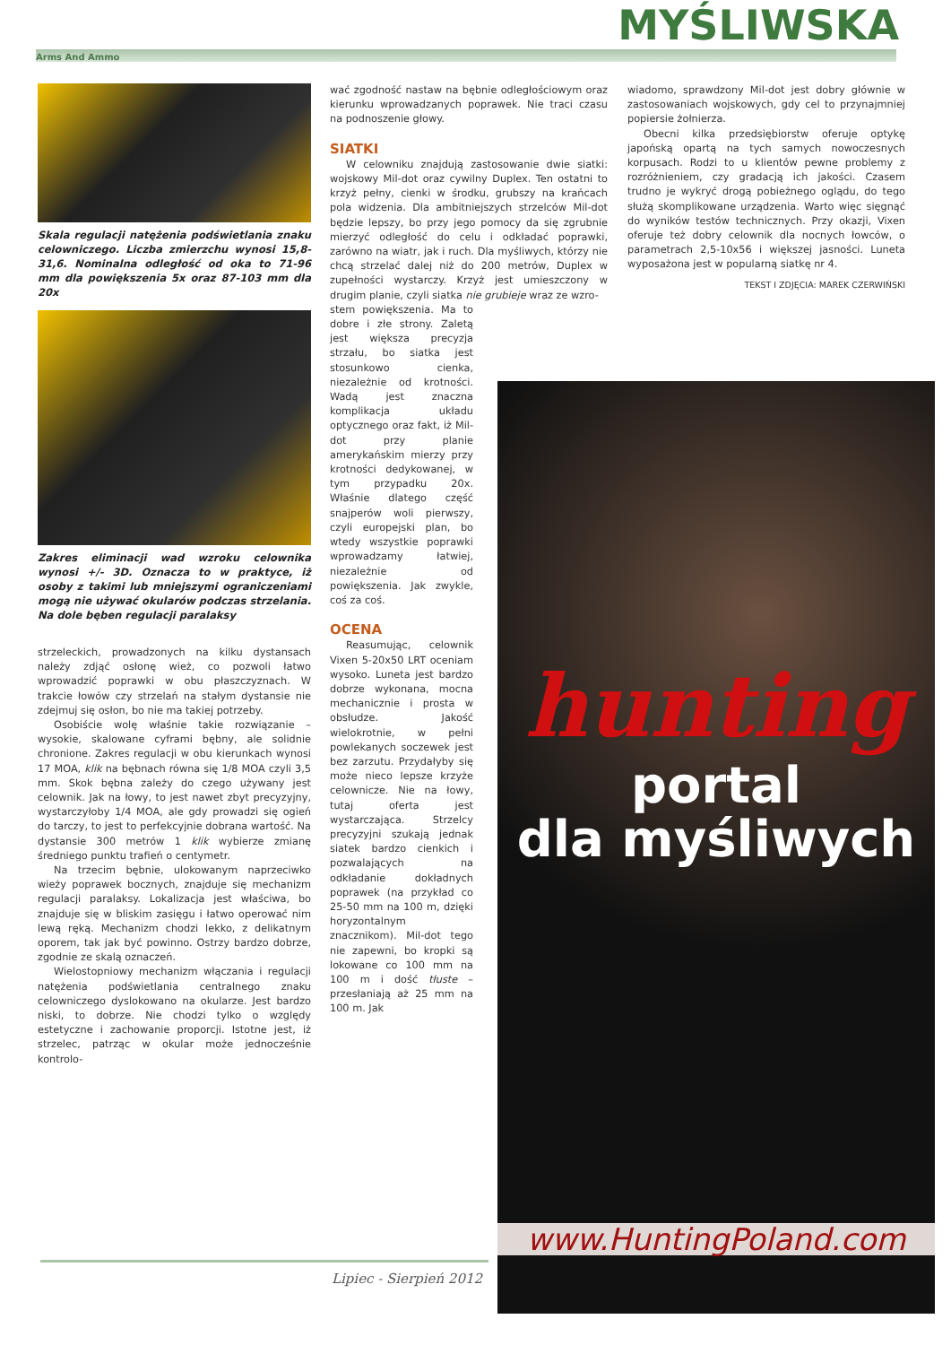Arms And Ammo MYŚLIWSKA
Skala regulacji natężenia podświetlania znaku celowniczego. Liczba zmierzchu wynosi 15,8-31,6. Nominalna odległość od oka to 71-96 mm dla powiększenia 5x oraz 87-103 mm dla 20x
Zakres eliminacji wad wzroku celownika wynosi +/- 3D. Oznacza to w praktyce, iż osoby z takimi lub mniejszymi ograniczeniami mogą nie używać okularów podczas strzelania. Na dole bęben regulacji paralaksy
strzeleckich, prowadzonych na kilku dystansach należy zdjąć osłonę wież, co pozwoli łatwo wprowadzić poprawki w obu płaszczyznach. W trakcie łowów czy strzelań na stałym dystansie nie zdejmuj się osłon, bo nie ma takiej potrzeby.
Osobiście wolę właśnie takie rozwiązanie – wysokie, skalowane cyframi bębny, ale solidnie chronione. Zakres regulacji w obu kierunkach wynosi 17 MOA, klik na bębnach równa się 1/8 MOA czyli 3,5 mm. Skok bębna zależy do czego używany jest celownik. Jak na łowy, to jest nawet zbyt precyzyjny, wystarczyłoby 1/4 MOA, ale gdy prowadzi się ogień do tarczy, to jest to perfekcyjnie dobrana wartość. Na dystansie 300 metrów 1 klik wybierze zmianę średniego punktu trafień o centymetr.
Na trzecim bębnie, ulokowanym naprzeciwko wieży poprawek bocznych, znajduje się mechanizm regulacji paralaksy. Lokalizacja jest właściwa, bo znajduje się w bliskim zasięgu i łatwo operować nim lewą ręką. Mechanizm chodzi lekko, z delikatnym oporem, tak jak być powinno. Ostrzy bardzo dobrze, zgodnie ze skalą oznaczeń.
Wielostopniowy mechanizm włączania i regulacji natężenia podświetlania centralnego znaku celowniczego dyslokowano na okularze. Jest bardzo niski, to dobrze. Nie chodzi tylko o względy estetyczne i zachowanie proporcji. Istotne jest, iż strzelec, patrząc w okular może jednocześnie kontrolo-
wać zgodność nastaw na bębnie odległościowym oraz kierunku wprowadzanych poprawek. Nie traci czasu na podnoszenie głowy.
SIATKI
W celowniku znajdują zastosowanie dwie siatki: wojskowy Mil-dot oraz cywilny Duplex. Ten ostatni to krzyż pełny, cienki w środku, grubszy na krańcach pola widzenia. Dla ambitniejszych strzelców Mil-dot będzie lepszy, bo przy jego pomocy da się zgrubnie mierzyć odległość do celu i odkładać poprawki, zarówno na wiatr, jak i ruch. Dla myśliwych, którzy nie chcą strzelać dalej niż do 200 metrów, Duplex w zupełności wystarczy. Krzyż jest umieszczony w drugim planie, czyli siatka nie grubieje wraz ze wzro-
stem powiększenia. Ma to dobre i złe strony. Zaletą jest większa precyzja strzału, bo siatka jest stosunkowo cienka, niezależnie od krotności. Wadą jest znaczna komplikacja układu optycznego oraz fakt, iż Mil-dot przy planie amerykańskim mierzy przy krotności dedykowanej, w tym przypadku 20x. Właśnie dlatego część snajperów woli pierwszy, czyli europejski plan, bo wtedy wszystkie poprawki wprowadzamy łatwiej, niezależnie od powiększenia. Jak zwykle, coś za coś.
OCENA
Reasumując, celownik Vixen 5-20x50 LRT oceniam wysoko. Luneta jest bardzo dobrze wykonana, mocna mechanicznie i prosta w obsłudze. Jakość wielokrotnie, w pełni powlekanych soczewek jest bez zarzutu. Przydałyby się może nieco lepsze krzyże celownicze. Nie na łowy, tutaj oferta jest wystarczająca. Strzelcy precyzyjni szukają jednak siatek bardzo cienkich i pozwalających na odkładanie dokładnych poprawek (na przykład co 25-50 mm na 100 m, dzięki horyzontalnym znacznikom). Mil-dot tego nie zapewni, bo kropki są lokowane co 100 mm na 100 m i dość tłuste – przesłaniają aż 25 mm na 100 m. Jak
wiadomo, sprawdzony Mil-dot jest dobry głównie w zastosowaniach wojskowych, gdy cel to przynajmniej popiersie żołnierza.
Obecni kilka przedsiębiorstw oferuje optykę japońską opartą na tych samych nowoczesnych korpusach. Rodzi to u klientów pewne problemy z rozróżnieniem, czy gradacją ich jakości. Czasem trudno je wykryć drogą pobieżnego oglądu, do tego służą skomplikowane urządzenia. Warto więc sięgnąć do wyników testów technicznych. Przy okazji, Vixen oferuje też dobry celownik dla nocnych łowców, o parametrach 2,5-10x56 i większej jasności. Luneta wyposażona jest w popularną siatkę nr 4.
TEKST I ZDJĘCIA: MAREK CZERWIŃSKI
hunting
portal
dla myśliwych
www.HuntingPoland.com
Lipiec - Sierpień 2012